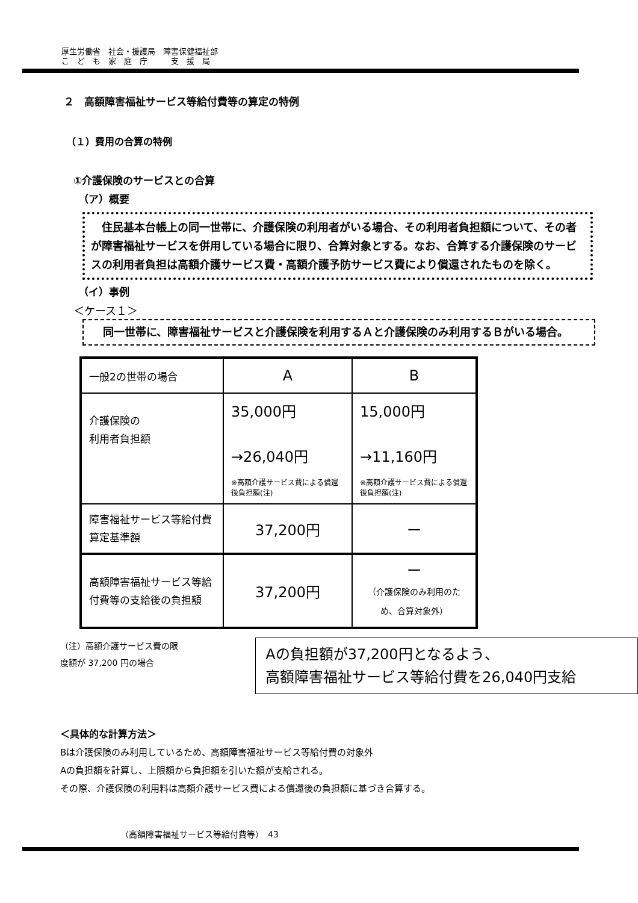厚生労働省　社会・援護局　障害保健福祉部
こ　ど　も　家　庭　庁　　　支　援　局
２　高額障害福祉サービス等給付費等の算定の特例
（１）費用の合算の特例
①介護保険のサービスとの合算
（ア）概要
　住民基本台帳上の同一世帯に、介護保険の利用者がいる場合、その利用者負担額について、その者が障害福祉サービスを併用している場合に限り、合算対象とする。なお、合算する介護保険のサービスの利用者負担は高額介護サービス費・高額介護予防サービス費により償還されたものを除く。
（イ）事例
＜ケース１＞
　同一世帯に、障害福祉サービスと介護保険を利用するＡと介護保険のみ利用するＢがいる場合。
| 一般2の世帯の場合 | A | B |
| 介護保険の 利用者負担額 | 35,000円 →26,040円 ※高額介護サービス費による償還後負担額(注) | 15,000円 →11,160円 ※高額介護サービス費による償還後負担額(注) |
| 障害福祉サービス等給付費算定基準額 | 37,200円 | ー |
| 高額障害福祉サービス等給付費等の支給後の負担額 | 37,200円 | ー （介護保険のみ利用のため、合算対象外） |
（注）高額介護サービス費の限度額が 37,200 円の場合
Aの負担額が37,200円となるよう、
高額障害福祉サービス等給付費を26,040円支給
＜具体的な計算方法＞
Bは介護保険のみ利用しているため、高額障害福祉サービス等給付費の対象外
Aの負担額を計算し、上限額から負担額を引いた額が支給される。
その際、介護保険の利用料は高額介護サービス費による償還後の負担額に基づき合算する。
（高額障害福祉サービス等給付費等）　43